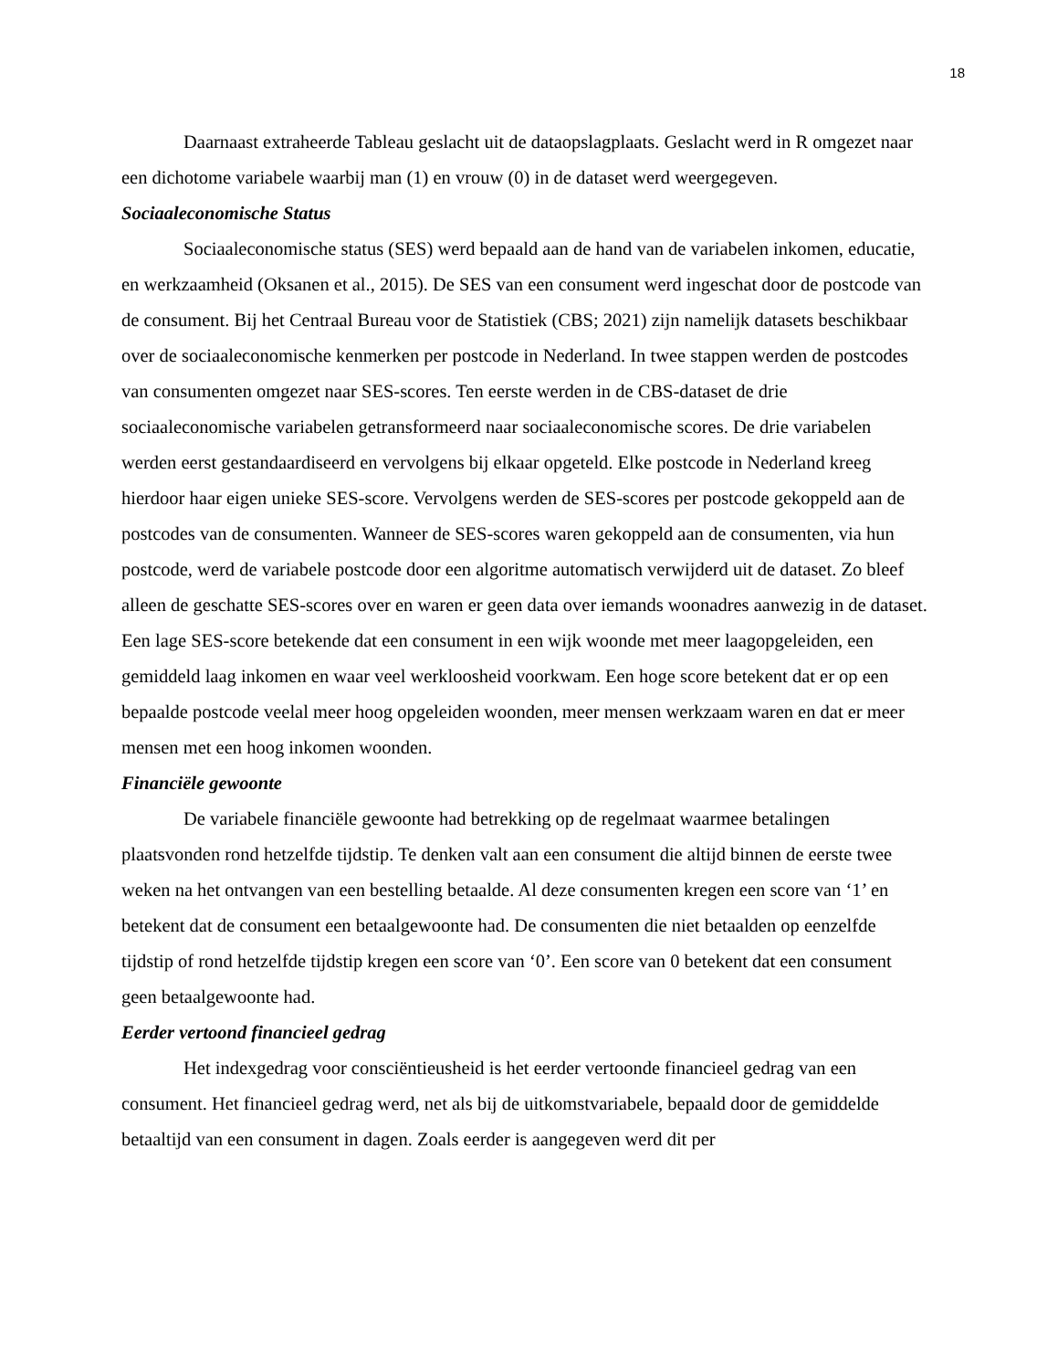18
Daarnaast extraheerde Tableau geslacht uit de dataopslagplaats. Geslacht werd in R omgezet naar een dichotome variabele waarbij man (1) en vrouw (0) in de dataset werd weergegeven.
Sociaaleconomische Status
Sociaaleconomische status (SES) werd bepaald aan de hand van de variabelen inkomen, educatie, en werkzaamheid (Oksanen et al., 2015). De SES van een consument werd ingeschat door de postcode van de consument. Bij het Centraal Bureau voor de Statistiek (CBS; 2021) zijn namelijk datasets beschikbaar over de sociaaleconomische kenmerken per postcode in Nederland. In twee stappen werden de postcodes van consumenten omgezet naar SES-scores. Ten eerste werden in de CBS-dataset de drie sociaaleconomische variabelen getransformeerd naar sociaaleconomische scores. De drie variabelen werden eerst gestandaardiseerd en vervolgens bij elkaar opgeteld. Elke postcode in Nederland kreeg hierdoor haar eigen unieke SES-score. Vervolgens werden de SES-scores per postcode gekoppeld aan de postcodes van de consumenten. Wanneer de SES-scores waren gekoppeld aan de consumenten, via hun postcode, werd de variabele postcode door een algoritme automatisch verwijderd uit de dataset. Zo bleef alleen de geschatte SES-scores over en waren er geen data over iemands woonadres aanwezig in de dataset. Een lage SES-score betekende dat een consument in een wijk woonde met meer laagopgeleiden, een gemiddeld laag inkomen en waar veel werkloosheid voorkwam. Een hoge score betekent dat er op een bepaalde postcode veelal meer hoog opgeleiden woonden, meer mensen werkzaam waren en dat er meer mensen met een hoog inkomen woonden.
Financiële gewoonte
De variabele financiële gewoonte had betrekking op de regelmaat waarmee betalingen plaatsvonden rond hetzelfde tijdstip. Te denken valt aan een consument die altijd binnen de eerste twee weken na het ontvangen van een bestelling betaalde. Al deze consumenten kregen een score van ‘1’ en betekent dat de consument een betaalgewoonte had. De consumenten die niet betaalden op eenzelfde tijdstip of rond hetzelfde tijdstip kregen een score van ‘0’. Een score van 0 betekent dat een consument geen betaalgewoonte had.
Eerder vertoond financieel gedrag
Het indexgedrag voor consciëntieusheid is het eerder vertoonde financieel gedrag van een consument. Het financieel gedrag werd, net als bij de uitkomstvariabele, bepaald door de gemiddelde betaaltijd van een consument in dagen. Zoals eerder is aangegeven werd dit per